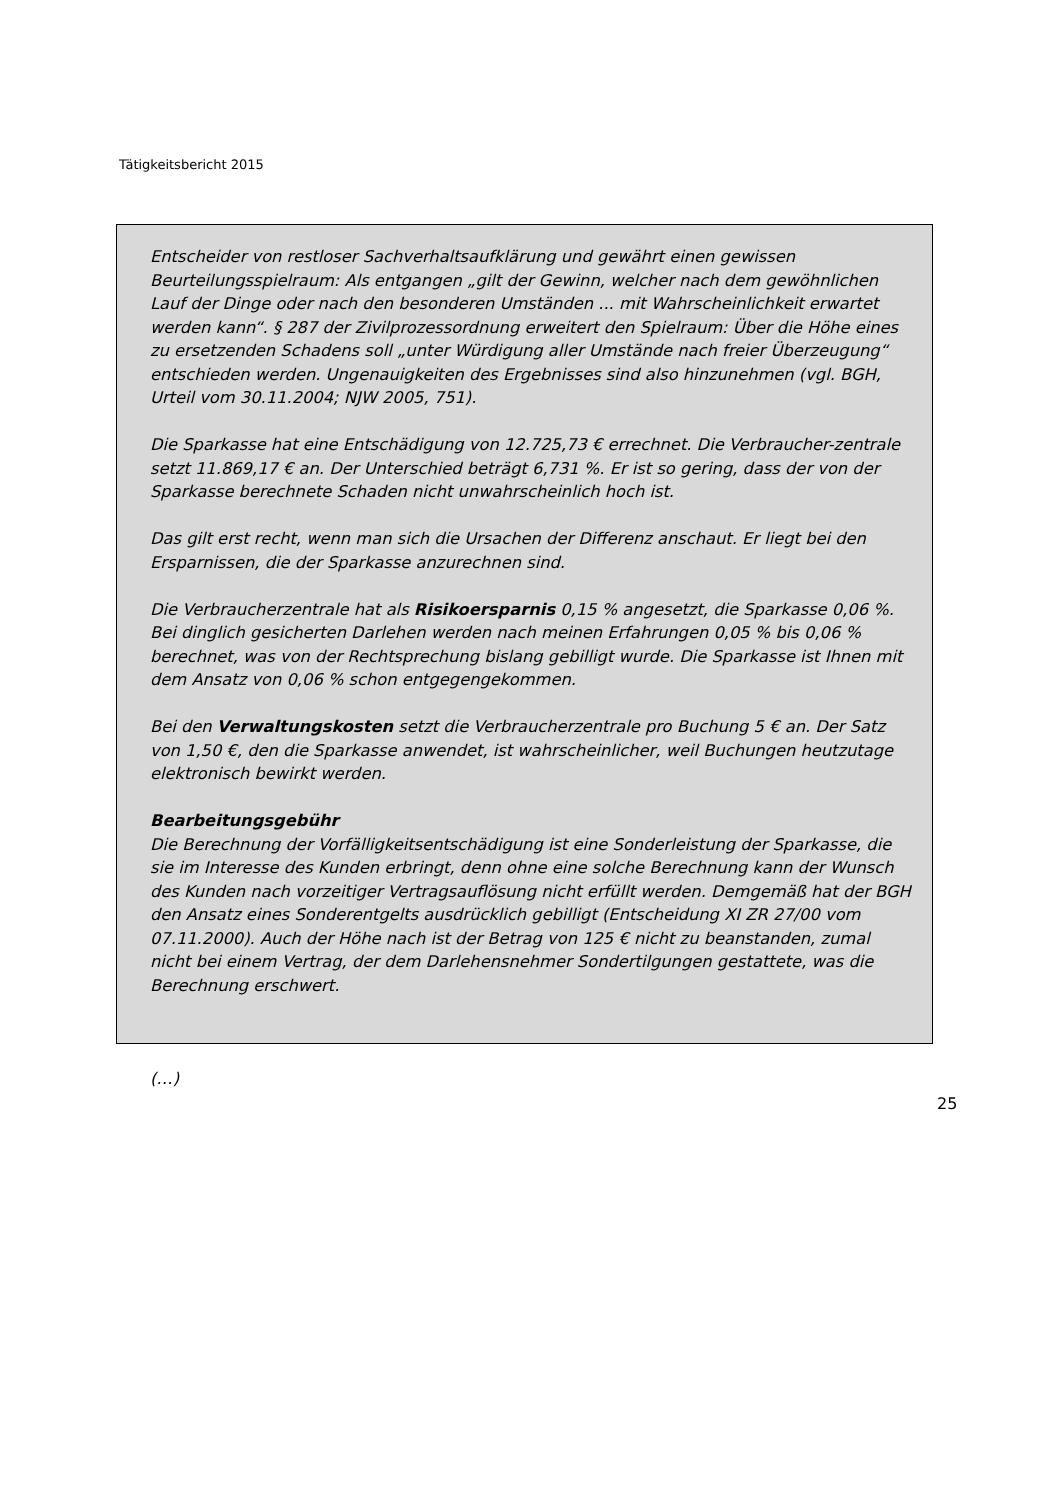Tätigkeitsbericht 2015
Entscheider von restloser Sachverhaltsaufklärung und gewährt einen gewissen Beurteilungsspielraum: Als entgangen „gilt der Gewinn, welcher nach dem gewöhnlichen Lauf der Dinge oder nach den besonderen Umständen ... mit Wahrscheinlichkeit erwartet werden kann“. § 287 der Zivilprozessordnung erweitert den Spielraum: Über die Höhe eines zu ersetzenden Schadens soll „unter Würdigung aller Umstände nach freier Überzeugung“ entschieden werden. Ungenauigkeiten des Ergebnisses sind also hinzunehmen (vgl. BGH, Urteil vom 30.11.2004; NJW 2005, 751).
Die Sparkasse hat eine Entschädigung von 12.725,73 € errechnet. Die Verbraucher-zentrale setzt 11.869,17 € an. Der Unterschied beträgt 6,731 %. Er ist so gering, dass der von der Sparkasse berechnete Schaden nicht unwahrscheinlich hoch ist.
Das gilt erst recht, wenn man sich die Ursachen der Differenz anschaut. Er liegt bei den Ersparnissen, die der Sparkasse anzurechnen sind.
Die Verbraucherzentrale hat als Risikoersparnis 0,15 % angesetzt, die Sparkasse 0,06 %. Bei dinglich gesicherten Darlehen werden nach meinen Erfahrungen 0,05 % bis 0,06 % berechnet, was von der Rechtsprechung bislang gebilligt wurde. Die Sparkasse ist Ihnen mit dem Ansatz von 0,06 % schon entgegengekommen.
Bei den Verwaltungskosten setzt die Verbraucherzentrale pro Buchung 5 € an. Der Satz von 1,50 €, den die Sparkasse anwendet, ist wahrscheinlicher, weil Buchungen heutzutage elektronisch bewirkt werden.
Bearbeitungsgebühr
Die Berechnung der Vorfälligkeitsentschädigung ist eine Sonderleistung der Sparkasse, die sie im Interesse des Kunden erbringt, denn ohne eine solche Berechnung kann der Wunsch des Kunden nach vorzeitiger Vertragsauflösung nicht erfüllt werden. Demgemäß hat der BGH den Ansatz eines Sonderentgelts ausdrücklich gebilligt (Entscheidung XI ZR 27/00 vom 07.11.2000). Auch der Höhe nach ist der Betrag von 125 € nicht zu beanstanden, zumal nicht bei einem Vertrag, der dem Darlehensnehmer Sondertilgungen gestattete, was die Berechnung erschwert.
(…)
25